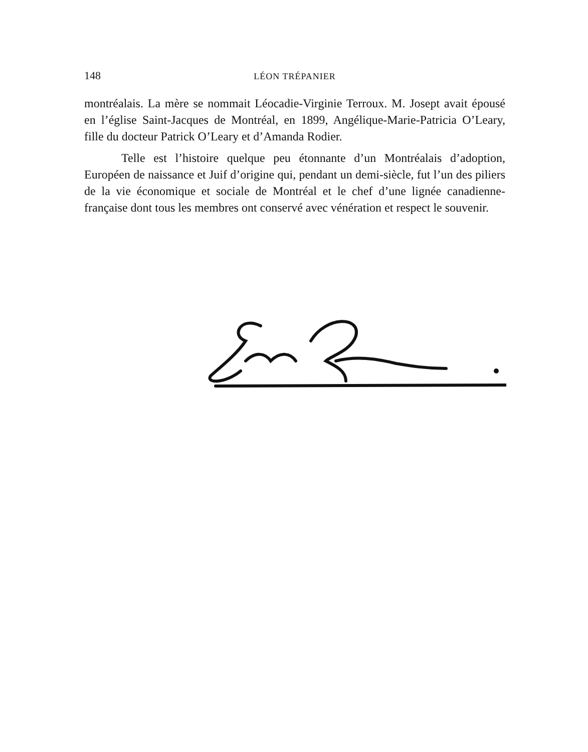148
LÉON TRÉPANIER
montréalais. La mère se nommait Léocadie-Virginie Terroux. M. Josept avait épousé en l’église Saint-Jacques de Montréal, en 1899, Angélique-Marie-Patricia O’Leary, fille du docteur Patrick O’Leary et d’Amanda Rodier.
Telle est l’histoire quelque peu étonnante d’un Montréalais d’adoption, Européen de naissance et Juif d’origine qui, pendant un demi-siècle, fut l’un des piliers de la vie économique et sociale de Montréal et le chef d’une lignée canadienne-française dont tous les membres ont conservé avec vénération et respect le souvenir.